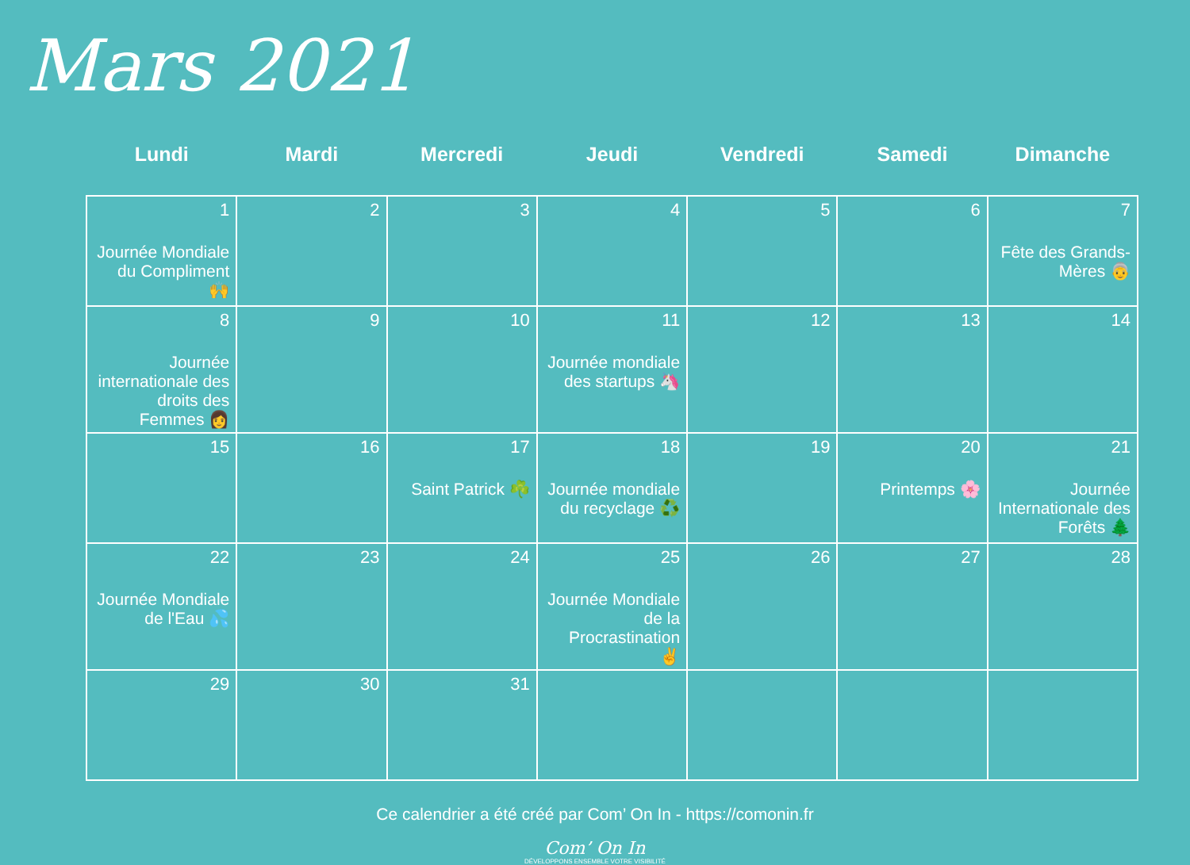Mars 2021
| Lundi | Mardi | Mercredi | Jeudi | Vendredi | Samedi | Dimanche |
| --- | --- | --- | --- | --- | --- | --- |
| 1 Journée Mondiale du Compliment 🙌 | 2 | 3 | 4 | 5 | 6 | 7 Fête des Grands-Mères 👵 |
| 8 Journée internationale des droits des Femmes 👩 | 9 | 10 | 11 Journée mondiale des startups 🦄 | 12 | 13 | 14 |
| 15 | 16 | 17 Saint Patrick ☘️ | 18 Journée mondiale du recyclage ♻️ | 19 | 20 Printemps 🌸 | 21 Journée Internationale des Forêts 🌲 |
| 22 Journée Mondiale de l'Eau 💦 | 23 | 24 | 25 Journée Mondiale de la Procrastination ✌️ | 26 | 27 | 28 |
| 29 | 30 | 31 | | | | |
Ce calendrier a été créé par Com’ On In - https://comonin.fr
Com’ On In
DÉVELOPPONS ENSEMBLE VOTRE VISIBILITÉ